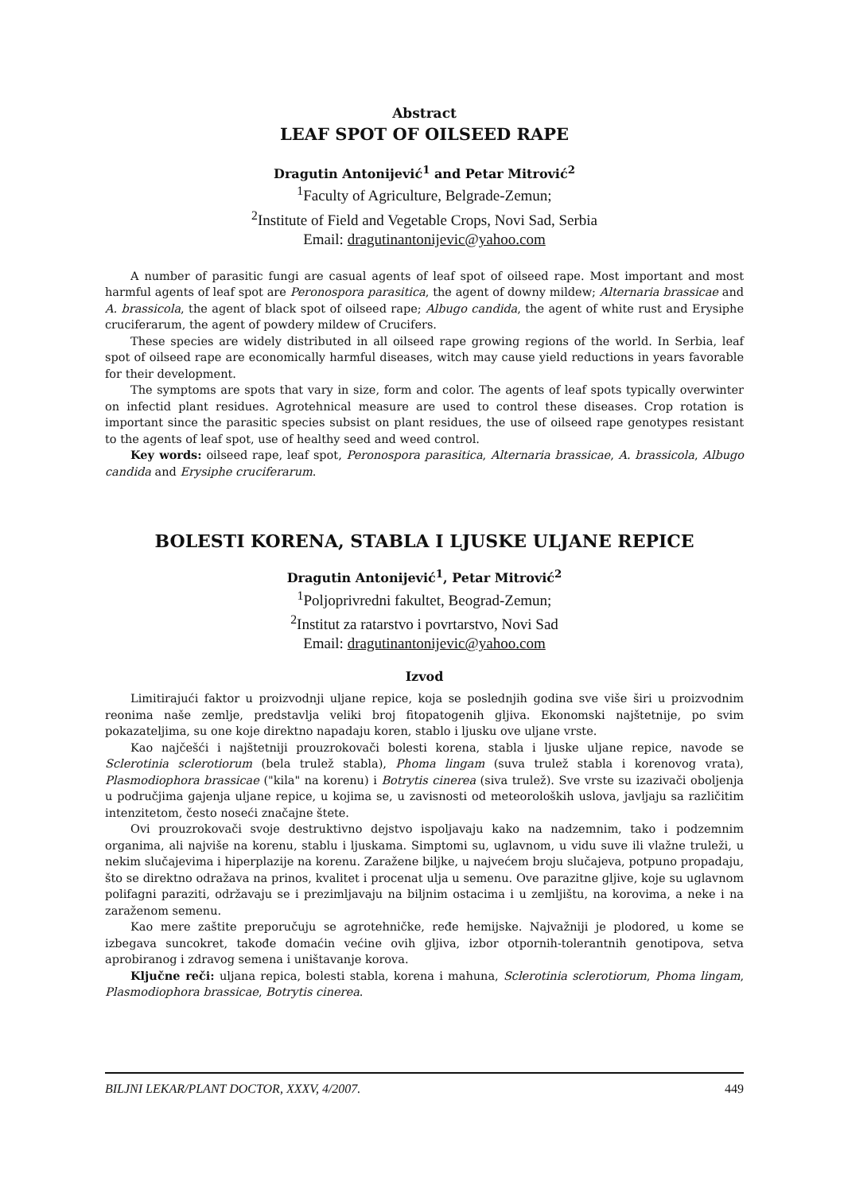Abstract
LEAF SPOT OF OILSEED RAPE
Dragutin Antonijević<sup>1</sup> and Petar Mitrović<sup>2</sup>
<sup>1</sup> Faculty of Agriculture, Belgrade-Zemun;
<sup>2</sup> Institute of Field and Vegetable Crops, Novi Sad, Serbia
Email: dragutinantonijevic@yahoo.com
A number of parasitic fungi are casual agents of leaf spot of oilseed rape. Most important and most harmful agents of leaf spot are Peronospora parasitica, the agent of downy mildew; Alternaria brassicae and A. brassicola, the agent of black spot of oilseed rape; Albugo candida, the agent of white rust and Erysiphe cruciferarum, the agent of powdery mildew of Crucifers.
These species are widely distributed in all oilseed rape growing regions of the world. In Serbia, leaf spot of oilseed rape are economically harmful diseases, witch may cause yield reductions in years favorable for their development.
The symptoms are spots that vary in size, form and color. The agents of leaf spots typically overwinter on infectid plant residues. Agrotehnical measure are used to control these diseases. Crop rotation is important since the parasitic species subsist on plant residues, the use of oilseed rape genotypes resistant to the agents of leaf spot, use of healthy seed and weed control.
Key words: oilseed rape, leaf spot, Peronospora parasitica, Alternaria brassicae, A. brassicola, Albugo candida and Erysiphe cruciferarum.
BOLESTI KORENA, STABLA I LJUSKE ULJANE REPICE
Dragutin Antonijević<sup>1</sup>, Petar Mitrović<sup>2</sup>
<sup>1</sup> Poljoprivredni fakultet, Beograd-Zemun;
<sup>2</sup> Institut za ratarstvo i povrtarstvo, Novi Sad
Email: dragutinantonijevic@yahoo.com
Izvod
Limitirajući faktor u proizvodnji uljane repice, koja se poslednjih godina sve više širi u proizvodnim reonima naše zemlje, predstavlja veliki broj fitopatogenih gljiva. Ekonomski najštetnije, po svim pokazateljima, su one koje direktno napadaju koren, stablo i ljusku ove uljane vrste.
Kao najčešći i najštetniji prouzrokovači bolesti korena, stabla i ljuske uljane repice, navode se Sclerotinia sclerotiorum (bela trulež stabla), Phoma lingam (suva trulež stabla i korenovog vrata), Plasmodiophora brassicae ("kila" na korenu) i Botrytis cinerea (siva trulež). Sve vrste su izazivači oboljenja u područjima gajenja uljane repice, u kojima se, u zavisnosti od meteoroloških uslova, javljaju sa različitim intenzitetom, često noseći značajne štete.
Ovi prouzrokovači svoje destruktivno dejstvo ispoljavaju kako na nadzemnim, tako i podzemnim organima, ali najviše na korenu, stablu i ljuskama. Simptomi su, uglavnom, u vidu suve ili vlažne truleži, u nekim slučajevima i hiperplazije na korenu. Zaražene biljke, u najvećem broju slučajeva, potpuno propadaju, što se direktno odražava na prinos, kvalitet i procenat ulja u semenu. Ove parazitne gljive, koje su uglavnom polifagni paraziti, održavaju se i prezimljavaju na biljnim ostacima i u zemljištu, na korovima, a neke i na zaraženom semenu.
Kao mere zaštite preporučuju se agrotehničke, ređe hemijske. Najvažniji je plodored, u kome se izbegava suncokret, takođe domaćin većine ovih gljiva, izbor otpornih-tolerantnih genotipova, setva aprobiranog i zdravog semena i uništavanje korova.
Ključne reči: uljana repica, bolesti stabla, korena i mahuna, Sclerotinia sclerotiorum, Phoma lingam, Plasmodiophora brassicae, Botrytis cinerea.
BILJNI LEKAR/PLANT DOCTOR, XXXV, 4/2007. 449